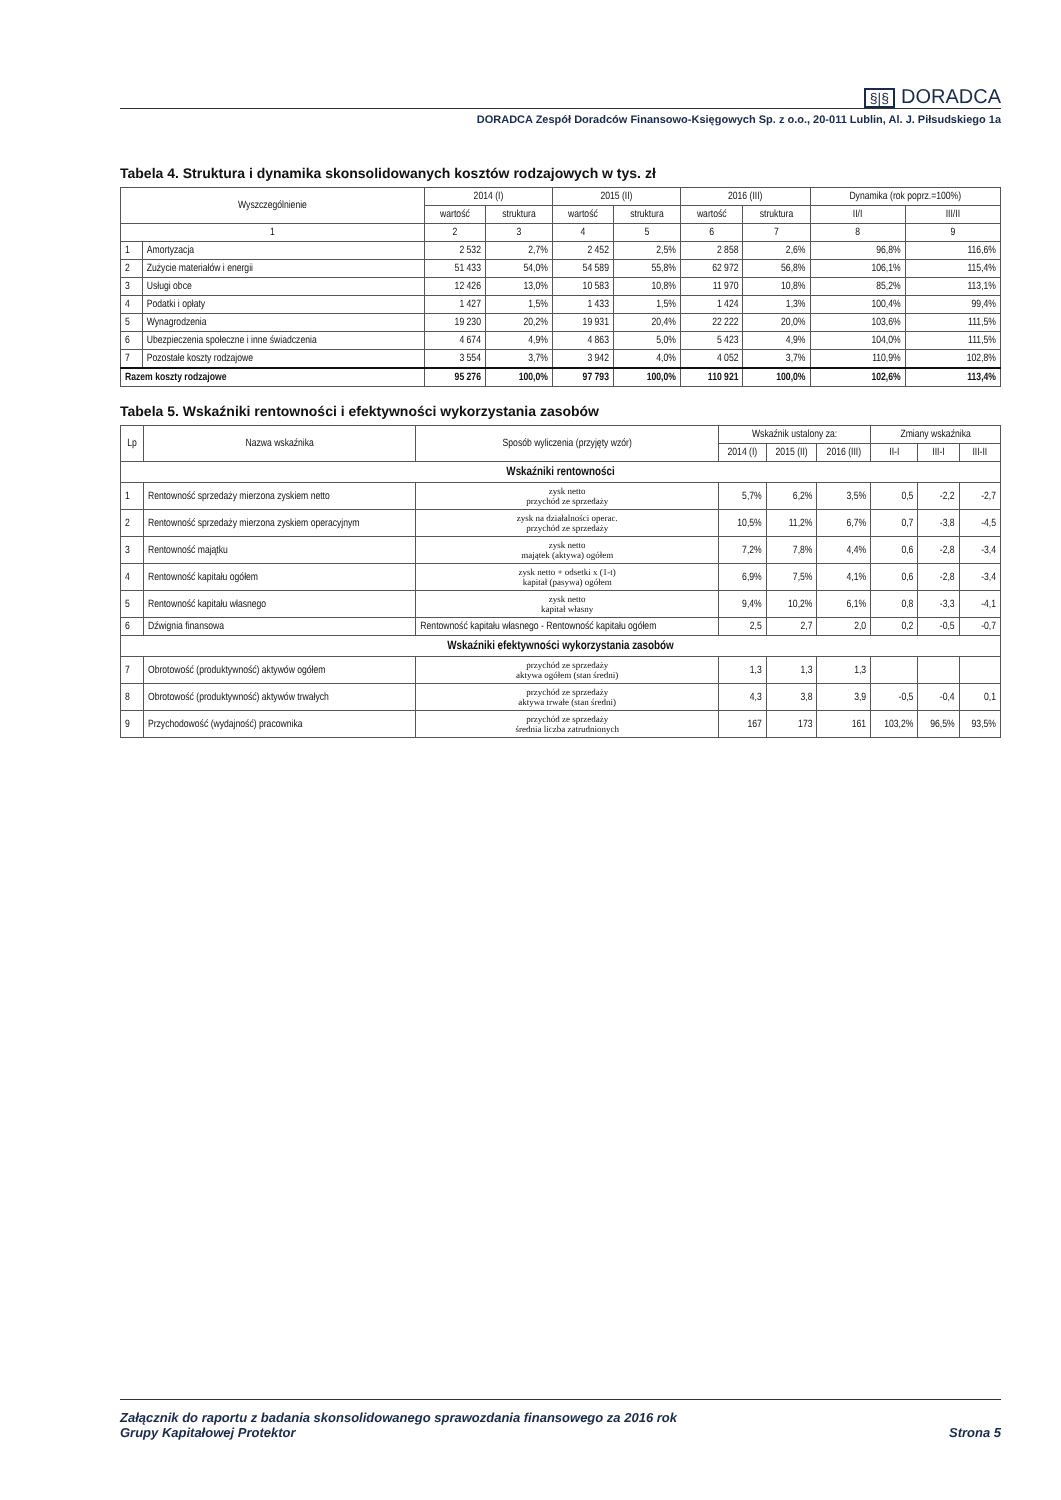§|§ DORADCA
DORADCA Zespół Doradców Finansowo-Księgowych Sp. z o.o., 20-011 Lublin, Al. J. Piłsudskiego 1a
Tabela 4. Struktura i dynamika skonsolidowanych kosztów rodzajowych w tys. zł
| Wyszczególnienie | | 2014 (I) | | 2015 (II) | | 2016 (III) | | Dynamika (rok poprz.=100%) | |
| --- | --- | --- | --- | --- | --- | --- | --- | --- | --- |
| | | wartość | struktura | wartość | struktura | wartość | struktura | II/I | III/II |
| 1 | | 2 | 3 | 4 | 5 | 6 | 7 | 8 | 9 |
| 1 | Amortyzacja | 2 532 | 2,7% | 2 452 | 2,5% | 2 858 | 2,6% | 96,8% | 116,6% |
| 2 | Zużycie materiałów i energii | 51 433 | 54,0% | 54 589 | 55,8% | 62 972 | 56,8% | 106,1% | 115,4% |
| 3 | Usługi obce | 12 426 | 13,0% | 10 583 | 10,8% | 11 970 | 10,8% | 85,2% | 113,1% |
| 4 | Podatki i opłaty | 1 427 | 1,5% | 1 433 | 1,5% | 1 424 | 1,3% | 100,4% | 99,4% |
| 5 | Wynagrodzenia | 19 230 | 20,2% | 19 931 | 20,4% | 22 222 | 20,0% | 103,6% | 111,5% |
| 6 | Ubezpieczenia społeczne i inne świadczenia | 4 674 | 4,9% | 4 863 | 5,0% | 5 423 | 4,9% | 104,0% | 111,5% |
| 7 | Pozostałe koszty rodzajowe | 3 554 | 3,7% | 3 942 | 4,0% | 4 052 | 3,7% | 110,9% | 102,8% |
| Razem koszty rodzajowe | | 95 276 | 100,0% | 97 793 | 100,0% | 110 921 | 100,0% | 102,6% | 113,4% |
Tabela 5. Wskaźniki rentowności i efektywności wykorzystania zasobów
| Lp | Nazwa wskaźnika | Sposób wyliczenia (przyjęty wzór) | Wskaźnik ustalony za: | | | Zmiany wskaźnika | | |
| --- | --- | --- | --- | --- | --- | --- | --- | --- |
| | | | 2014 (I) | 2015 (II) | 2016 (III) | II-I | III-I | III-II |
| Wskaźniki rentowności | | | | | | | | |
| 1 | Rentowność sprzedaży mierzona zyskiem netto | zysk netto przychód ze sprzedaży | 5,7% | 6,2% | 3,5% | 0,5 | -2,2 | -2,7 |
| 2 | Rentowność sprzedaży mierzona zyskiem operacyjnym | zysk na działalności operac. przychód ze sprzedaży | 10,5% | 11,2% | 6,7% | 0,7 | -3,8 | -4,5 |
| 3 | Rentowność majątku | zysk netto majątek (aktywa) ogółem | 7,2% | 7,8% | 4,4% | 0,6 | -2,8 | -3,4 |
| 4 | Rentowność kapitału ogółem | zysk netto + odsetki x (1-t) kapitał (pasywa) ogółem | 6,9% | 7,5% | 4,1% | 0,6 | -2,8 | -3,4 |
| 5 | Rentowność kapitału własnego | zysk netto kapitał własny | 9,4% | 10,2% | 6,1% | 0,8 | -3,3 | -4,1 |
| 6 | Dźwignia finansowa | Rentowność kapitału własnego - Rentowność kapitału ogółem | 2,5 | 2,7 | 2,0 | 0,2 | -0,5 | -0,7 |
| Wskaźniki efektywności wykorzystania zasobów | | | | | | | | |
| 7 | Obrotowość (produktywność) aktywów ogółem | przychód ze sprzedaży aktywa ogółem (stan średni) | 1,3 | 1,3 | 1,3 | | | |
| 8 | Obrotowość (produktywność) aktywów trwałych | przychód ze sprzedaży aktywa trwałe (stan średni) | 4,3 | 3,8 | 3,9 | -0,5 | -0,4 | 0,1 |
| 9 | Przychodowość (wydajność) pracownika | przychód ze sprzedaży średnia liczba zatrudnionych | 167 | 173 | 161 | 103,2% | 96,5% | 93,5% |
Załącznik do raportu z badania skonsolidowanego sprawozdania finansowego za 2016 rok
Grupy Kapitałowej Protektor
Strona 5